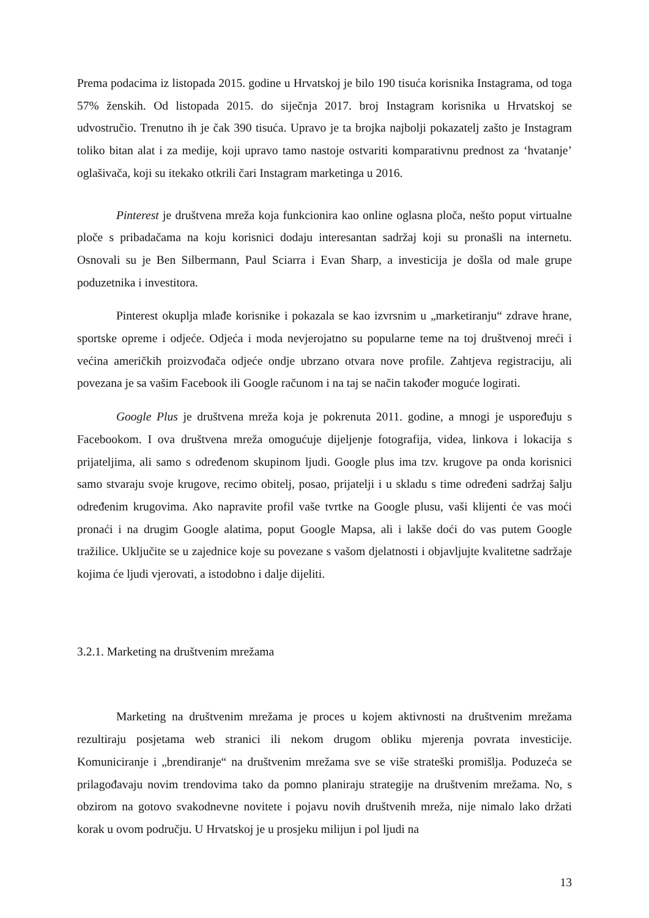Prema podacima iz listopada 2015. godine u Hrvatskoj je bilo 190 tisuća korisnika Instagrama, od toga 57% ženskih. Od listopada 2015. do siječnja 2017. broj Instagram korisnika u Hrvatskoj se udvostručio. Trenutno ih je čak 390 tisuća. Upravo je ta brojka najbolji pokazatelj zašto je Instagram toliko bitan alat i za medije, koji upravo tamo nastoje ostvariti komparativnu prednost za ‘hvatanje’ oglašivača, koji su itekako otkrili čari Instagram marketinga u 2016.
Pinterest je društvena mreža koja funkcionira kao online oglasna ploča, nešto poput virtualne ploče s pribadačama na koju korisnici dodaju interesantan sadržaj koji su pronašli na internetu. Osnovali su je Ben Silbermann, Paul Sciarra i Evan Sharp, a investicija je došla od male grupe poduzetnika i investitora.
Pinterest okuplja mlađe korisnike i pokazala se kao izvrsnim u „marketiranju“ zdrave hrane, sportske opreme i odjeće. Odjeća i moda nevjerojatno su popularne teme na toj društvenoj mreći i većina američkih proizvođača odjeće ondje ubrzano otvara nove profile. Zahtjeva registraciju, ali povezana je sa vašim Facebook ili Google računom i na taj se način također moguće logirati.
Google Plus je društvena mreža koja je pokrenuta 2011. godine, a mnogi je uspoređuju s Facebookom. I ova društvena mreža omogućuje dijeljenje fotografija, videa, linkova i lokacija s prijateljima, ali samo s određenom skupinom ljudi. Google plus ima tzv. krugove pa onda korisnici samo stvaraju svoje krugove, recimo obitelj, posao, prijatelji i u skladu s time određeni sadržaj šalju određenim krugovima. Ako napravite profil vaše tvrtke na Google plusu, vaši klijenti će vas moći pronaći i na drugim Google alatima, poput Google Mapsa, ali i lakše doći do vas putem Google tražilice. Uključite se u zajednice koje su povezane s vašom djelatnosti i objavljujte kvalitetne sadržaje kojima će ljudi vjerovati, a istodobno i dalje dijeliti.
3.2.1. Marketing na društvenim mrežama
Marketing na društvenim mrežama je proces u kojem aktivnosti na društvenim mrežama rezultiraju posjetama web stranici ili nekom drugom obliku mjerenja povrata investicije. Komuniciranje i „brendiranje“ na društvenim mrežama sve se više strateški promišlja. Poduzeća se prilagođavaju novim trendovima tako da pomno planiraju strategije na društvenim mrežama. No, s obzirom na gotovo svakodnevne novitete i pojavu novih društvenih mreža, nije nimalo lako držati korak u ovom području. U Hrvatskoj je u prosjeku milijun i pol ljudi na
13